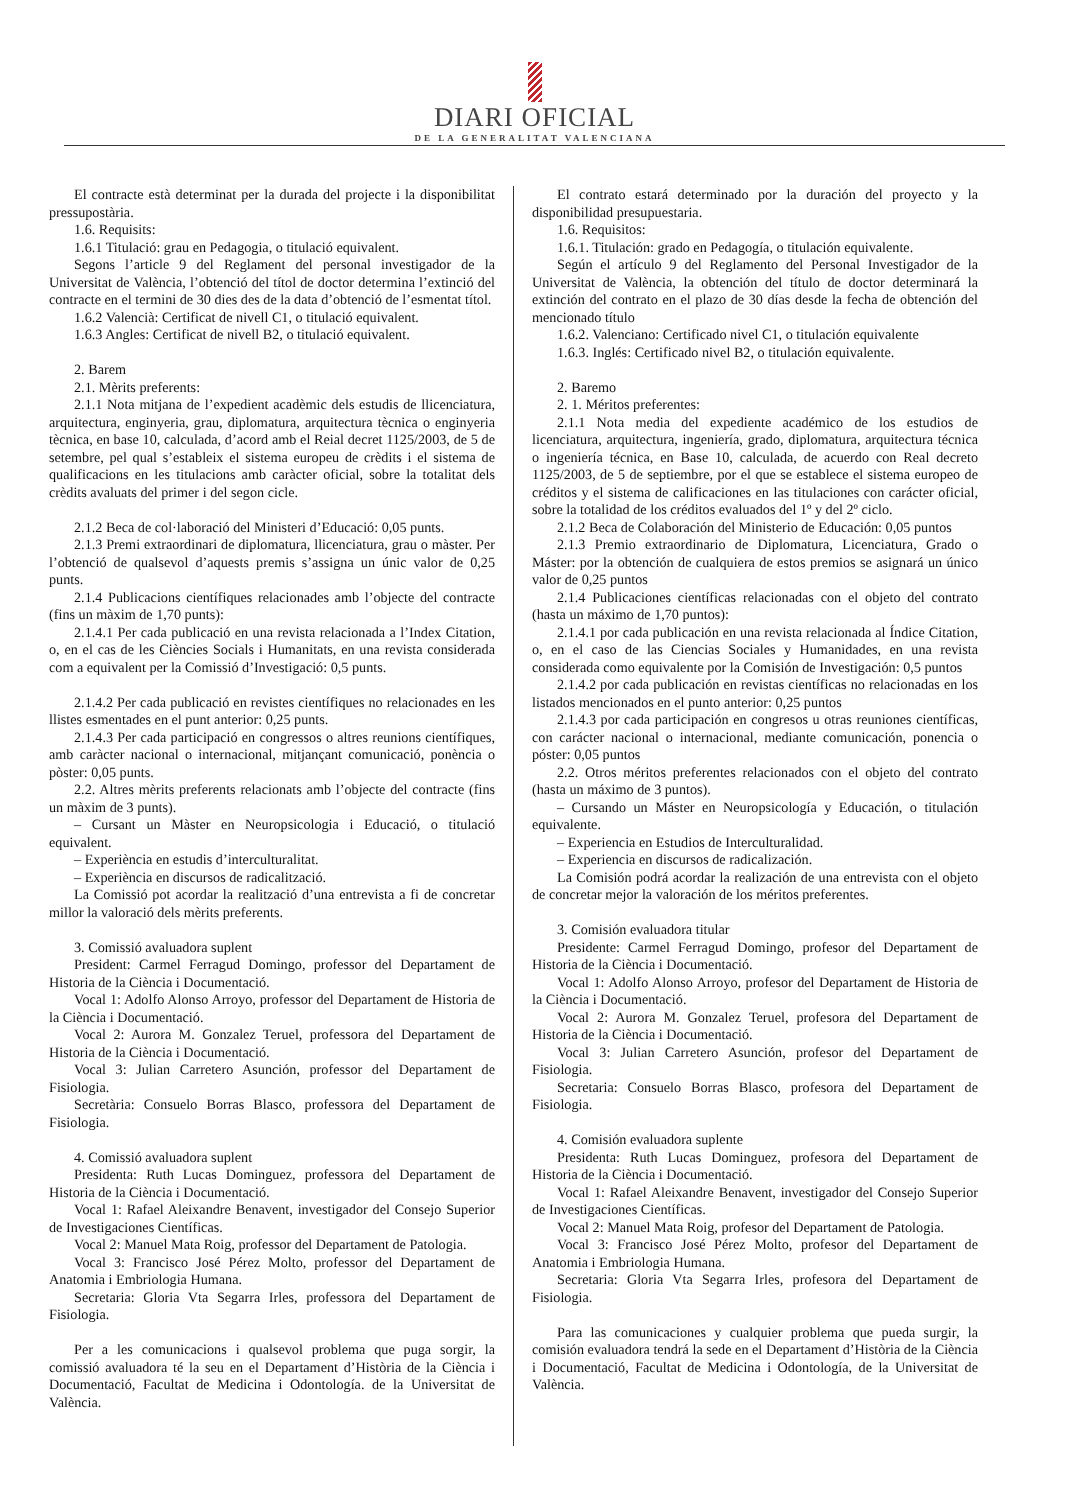DIARI OFICIAL
DE LA GENERALITAT VALENCIANA
El contracte està determinat per la durada del projecte i la disponibilitat pressupostària.
1.6. Requisits:
1.6.1 Titulació: grau en Pedagogia, o titulació equivalent.
Segons l’article 9 del Reglament del personal investigador de la Universitat de València, l’obtenció del títol de doctor determina l’extinció del contracte en el termini de 30 dies des de la data d’obtenció de l’esmentat títol.
1.6.2 Valencià: Certificat de nivell C1, o titulació equivalent.
1.6.3 Angles: Certificat de nivell B2, o titulació equivalent.
2. Barem
2.1. Mèrits preferents:
2.1.1 Nota mitjana de l’expedient acadèmic dels estudis de llicenciatura, arquitectura, enginyeria, grau, diplomatura, arquitectura tècnica o enginyeria tècnica, en base 10, calculada, d’acord amb el Reial decret 1125/2003, de 5 de setembre, pel qual s’estableix el sistema europeu de crèdits i el sistema de qualificacions en les titulacions amb caràcter oficial, sobre la totalitat dels crèdits avaluats del primer i del segon cicle.
2.1.2 Beca de col·laboració del Ministeri d’Educació: 0,05 punts.
2.1.3 Premi extraordinari de diplomatura, llicenciatura, grau o màster. Per l’obtenció de qualsevol d’aquests premis s’assigna un únic valor de 0,25 punts.
2.1.4 Publicacions científiques relacionades amb l’objecte del contracte (fins un màxim de 1,70 punts):
2.1.4.1 Per cada publicació en una revista relacionada a l’Index Citation, o, en el cas de les Ciències Socials i Humanitats, en una revista considerada com a equivalent per la Comissió d’Investigació: 0,5 punts.
2.1.4.2 Per cada publicació en revistes científiques no relacionades en les llistes esmentades en el punt anterior: 0,25 punts.
2.1.4.3 Per cada participació en congressos o altres reunions científiques, amb caràcter nacional o internacional, mitjançant comunicació, ponència o pòster: 0,05 punts.
2.2. Altres mèrits preferents relacionats amb l’objecte del contracte (fins un màxim de 3 punts).
– Cursant un Màster en Neuropsicologia i Educació, o titulació equivalent.
– Experiència en estudis d’interculturalitat.
– Experiència en discursos de radicalització.
La Comissió pot acordar la realització d’una entrevista a fi de concretar millor la valoració dels mèrits preferents.
3. Comissió avaluadora suplent
President: Carmel Ferragud Domingo, professor del Departament de Historia de la Ciència i Documentació.
Vocal 1: Adolfo Alonso Arroyo, professor del Departament de Historia de la Ciència i Documentació.
Vocal 2: Aurora M. Gonzalez Teruel, professora del Departament de Historia de la Ciència i Documentació.
Vocal 3: Julian Carretero Asunción, professor del Departament de Fisiologia.
Secretària: Consuelo Borras Blasco, professora del Departament de Fisiologia.
4. Comissió avaluadora suplent
Presidenta: Ruth Lucas Dominguez, professora del Departament de Historia de la Ciència i Documentació.
Vocal 1: Rafael Aleixandre Benavent, investigador del Consejo Superior de Investigaciones Científicas.
Vocal 2: Manuel Mata Roig, professor del Departament de Patologia.
Vocal 3: Francisco José Pérez Molto, professor del Departament de Anatomia i Embriologia Humana.
Secretaria: Gloria Vta Segarra Irles, professora del Departament de Fisiologia.
Per a les comunicacions i qualsevol problema que puga sorgir, la comissió avaluadora té la seu en el Departament d’Història de la Ciència i Documentació, Facultat de Medicina i Odontología. de la Universitat de València.
El contrato estará determinado por la duración del proyecto y la disponibilidad presupuestaria.
1.6. Requisitos:
1.6.1. Titulación: grado en Pedagogía, o titulación equivalente.
Según el artículo 9 del Reglamento del Personal Investigador de la Universitat de València, la obtención del título de doctor determinará la extinción del contrato en el plazo de 30 días desde la fecha de obtención del mencionado título
1.6.2. Valenciano: Certificado nivel C1, o titulación equivalente
1.6.3. Inglés: Certificado nivel B2, o titulación equivalente.
2. Baremo
2. 1. Méritos preferentes:
2.1.1 Nota media del expediente académico de los estudios de licenciatura, arquitectura, ingeniería, grado, diplomatura, arquitectura técnica o ingeniería técnica, en Base 10, calculada, de acuerdo con Real decreto 1125/2003, de 5 de septiembre, por el que se establece el sistema europeo de créditos y el sistema de calificaciones en las titulaciones con carácter oficial, sobre la totalidad de los créditos evaluados del 1º y del 2º ciclo.
2.1.2 Beca de Colaboración del Ministerio de Educación: 0,05 puntos
2.1.3 Premio extraordinario de Diplomatura, Licenciatura, Grado o Máster: por la obtención de cualquiera de estos premios se asignará un único valor de 0,25 puntos
2.1.4 Publicaciones científicas relacionadas con el objeto del contrato (hasta un máximo de 1,70 puntos):
2.1.4.1 por cada publicación en una revista relacionada al Índice Citation, o, en el caso de las Ciencias Sociales y Humanidades, en una revista considerada como equivalente por la Comisión de Investigación: 0,5 puntos
2.1.4.2 por cada publicación en revistas científicas no relacionadas en los listados mencionados en el punto anterior: 0,25 puntos
2.1.4.3 por cada participación en congresos u otras reuniones científicas, con carácter nacional o internacional, mediante comunicación, ponencia o póster: 0,05 puntos
2.2. Otros méritos preferentes relacionados con el objeto del contrato (hasta un máximo de 3 puntos).
– Cursando un Máster en Neuropsicología y Educación, o titulación equivalente.
– Experiencia en Estudios de Interculturalidad.
– Experiencia en discursos de radicalización.
La Comisión podrá acordar la realización de una entrevista con el objeto de concretar mejor la valoración de los méritos preferentes.
3. Comisión evaluadora titular
Presidente: Carmel Ferragud Domingo, profesor del Departament de Historia de la Ciència i Documentació.
Vocal 1: Adolfo Alonso Arroyo, profesor del Departament de Historia de la Ciència i Documentació.
Vocal 2: Aurora M. Gonzalez Teruel, profesora del Departament de Historia de la Ciència i Documentació.
Vocal 3: Julian Carretero Asunción, profesor del Departament de Fisiologia.
Secretaria: Consuelo Borras Blasco, profesora del Departament de Fisiologia.
4. Comisión evaluadora suplente
Presidenta: Ruth Lucas Dominguez, profesora del Departament de Historia de la Ciència i Documentació.
Vocal 1: Rafael Aleixandre Benavent, investigador del Consejo Superior de Investigaciones Científicas.
Vocal 2: Manuel Mata Roig, profesor del Departament de Patologia.
Vocal 3: Francisco José Pérez Molto, profesor del Departament de Anatomia i Embriologia Humana.
Secretaria: Gloria Vta Segarra Irles, profesora del Departament de Fisiologia.
Para las comunicaciones y cualquier problema que pueda surgir, la comisión evaluadora tendrá la sede en el Departament d’Història de la Ciència i Documentació, Facultat de Medicina i Odontología, de la Universitat de València.